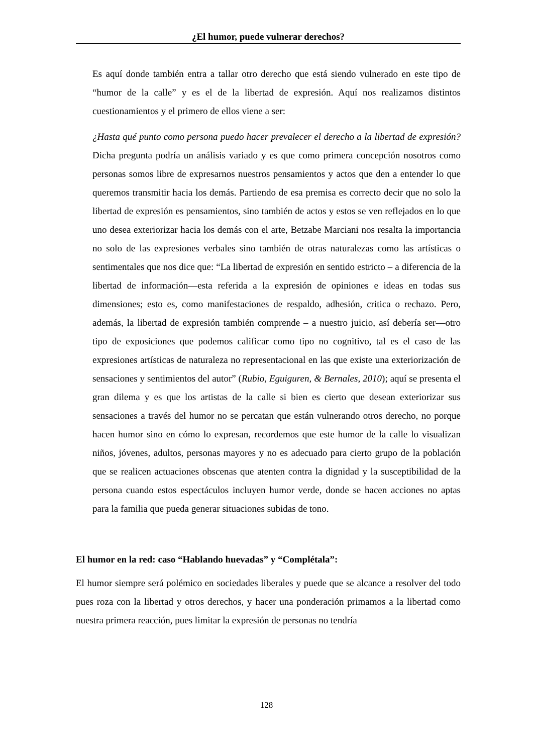¿El humor, puede vulnerar derechos?
Es aquí donde también entra a tallar otro derecho que está siendo vulnerado en este tipo de “humor de la calle” y es el de la libertad de expresión. Aquí nos realizamos distintos cuestionamientos y el primero de ellos viene a ser:
¿Hasta qué punto como persona puedo hacer prevalecer el derecho a la libertad de expresión? Dicha pregunta podría un análisis variado y es que como primera concepción nosotros como personas somos libre de expresarnos nuestros pensamientos y actos que den a entender lo que queremos transmitir hacia los demás. Partiendo de esa premisa es correcto decir que no solo la libertad de expresión es pensamientos, sino también de actos y estos se ven reflejados en lo que uno desea exteriorizar hacia los demás con el arte, Betzabe Marciani nos resalta la importancia no solo de las expresiones verbales sino también de otras naturalezas como las artísticas o sentimentales que nos dice que: “La libertad de expresión en sentido estricto – a diferencia de la libertad de información—esta referida a la expresión de opiniones e ideas en todas sus dimensiones; esto es, como manifestaciones de respaldo, adhesión, critica o rechazo. Pero, además, la libertad de expresión también comprende – a nuestro juicio, así debería ser—otro tipo de exposiciones que podemos calificar como tipo no cognitivo, tal es el caso de las expresiones artísticas de naturaleza no representacional en las que existe una exteriorización de sensaciones y sentimientos del autor” (Rubio, Eguiguren, & Bernales, 2010); aquí se presenta el gran dilema y es que los artistas de la calle si bien es cierto que desean exteriorizar sus sensaciones a través del humor no se percatan que están vulnerando otros derecho, no porque hacen humor sino en cómo lo expresan, recordemos que este humor de la calle lo visualizan niños, jóvenes, adultos, personas mayores y no es adecuado para cierto grupo de la población que se realicen actuaciones obscenas que atenten contra la dignidad y la susceptibilidad de la persona cuando estos espectáculos incluyen humor verde, donde se hacen acciones no aptas para la familia que pueda generar situaciones subidas de tono.
El humor en la red: caso “Hablando huevadas” y “Complétala”:
El humor siempre será polémico en sociedades liberales y puede que se alcance a resolver del todo pues roza con la libertad y otros derechos, y hacer una ponderación primamos a la libertad como nuestra primera reacción, pues limitar la expresión de personas no tendría
128